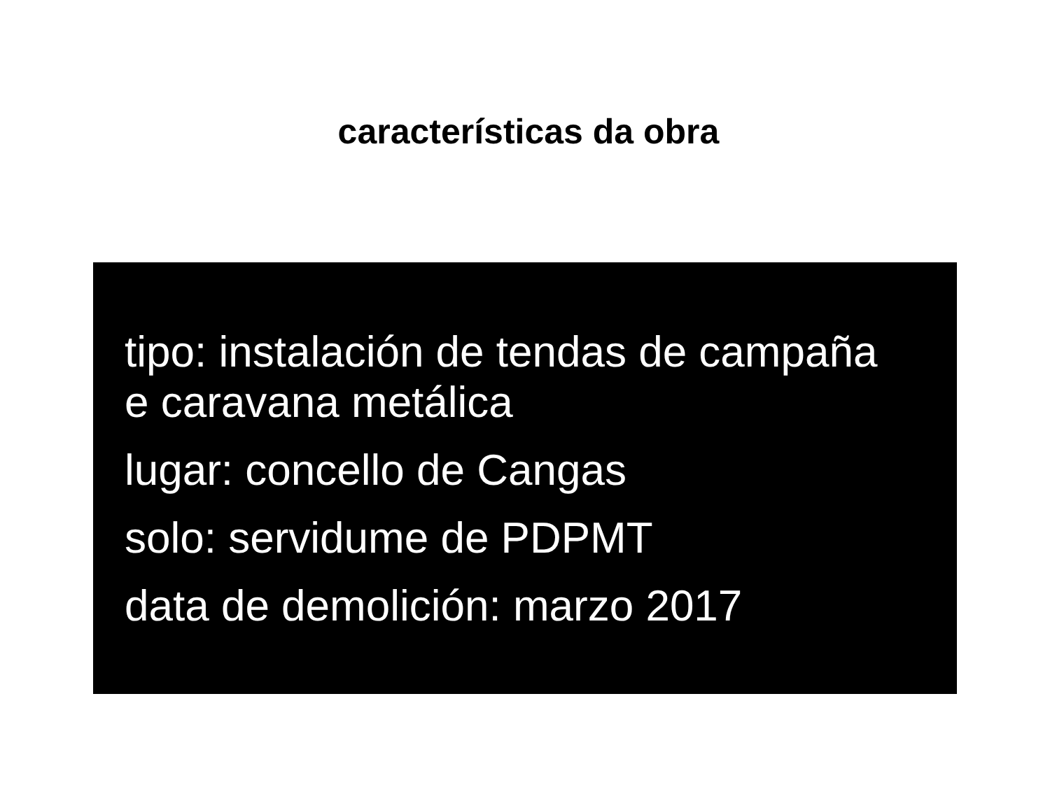características da obra
tipo: instalación de tendas de campaña
e caravana metálica
lugar: concello de Cangas
solo: servidume de PDPMT
data de demolición: marzo 2017